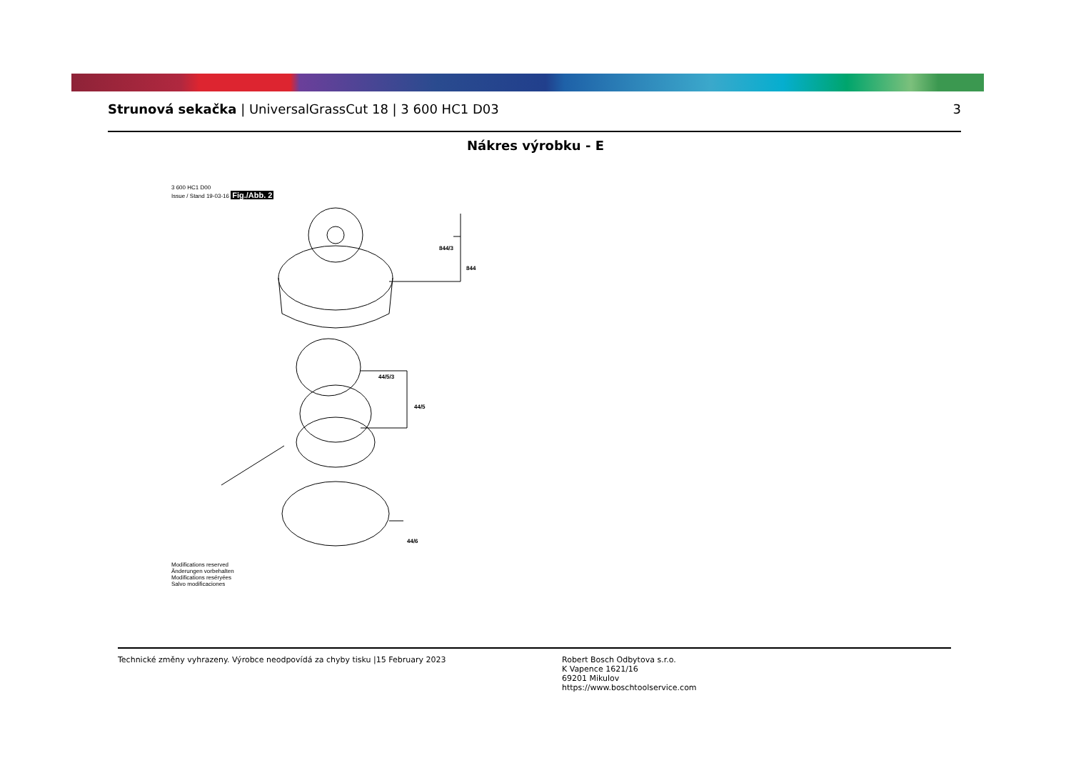Strunová sekačka | UniversalGrassCut 18 | 3 600 HC1 D03
3
Nákres výrobku - E
3 600 HC1 D00
Issue / Stand 19-03-16 Fig./Abb. 2
844/3
844
44/5/3
44/5
44/6
Modifications reserved
Änderungen vorbehalten
Modifications reséryées
Salvo modificaciones
Technické změny vyhrazeny. Výrobce neodpovídá za chyby tisku |15 February 2023 Robert Bosch Odbytova s.r.o.
K Vapence 1621/16
69201 Mikulov
https://www.boschtoolservice.com